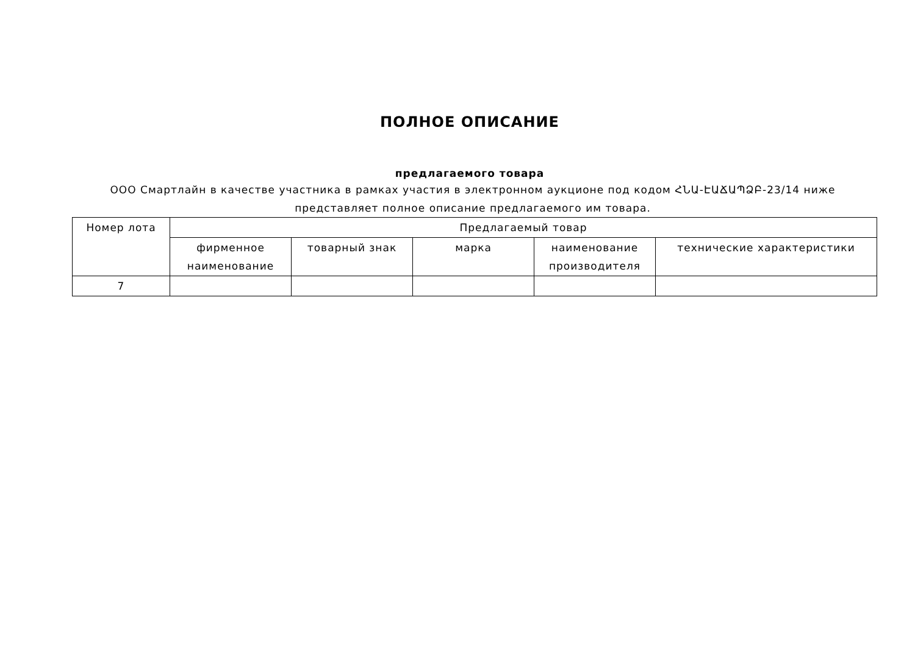ПОЛНОЕ ОПИСАНИЕ
предлагаемого товара
ООО Смартлайн в качестве участника в рамках участия в электронном аукционе под кодом ՀՆԱ-ԷԱՃԱՊՁԲ-23/14 ниже представляет полное описание предлагаемого им товара.
| Номер лота | Предлагаемый товар | | | | |
| --- | --- | --- | --- | --- | --- |
| | фирменное наименование | товарный знак | марка | наименование производителя | технические характеристики |
| 7 | | | | | |